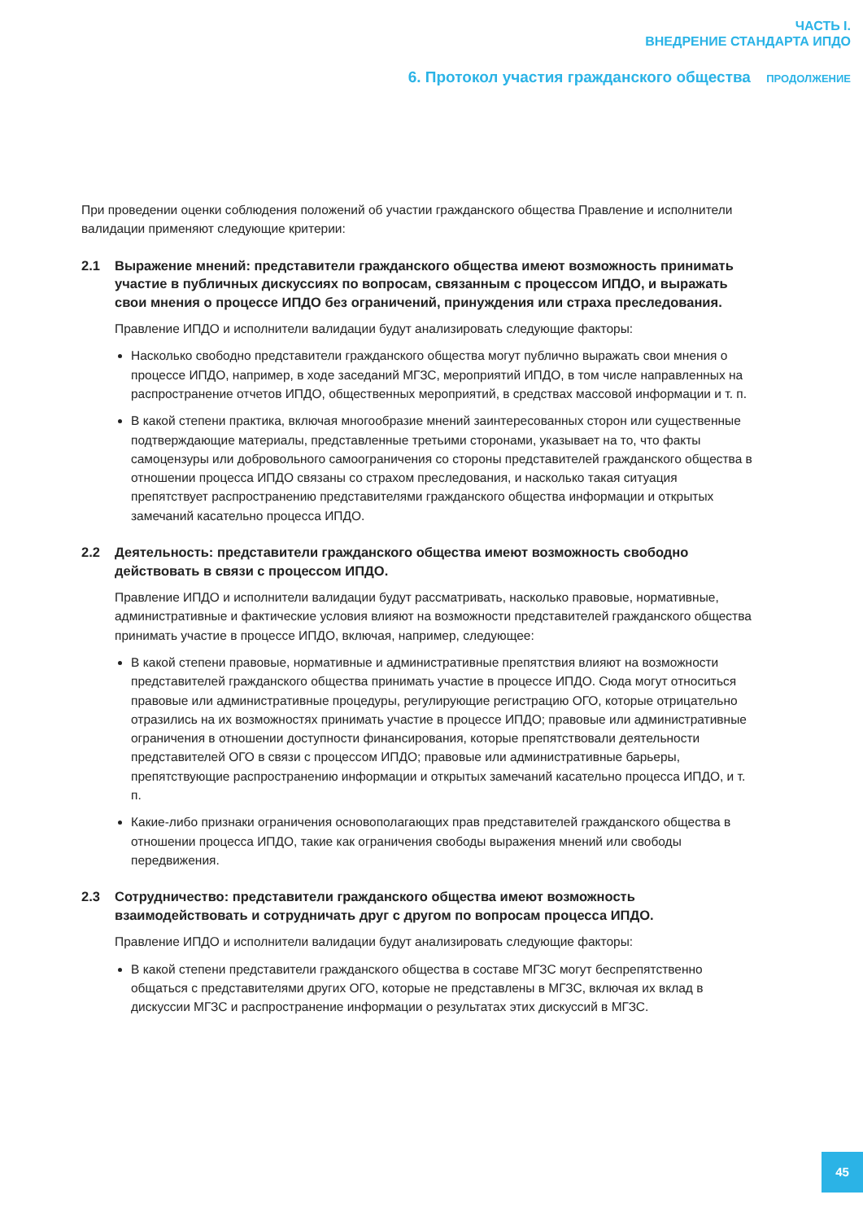ЧАСТЬ I.
ВНЕДРЕНИЕ СТАНДАРТА ИПДО
6. Протокол участия гражданского общества ПРОДОЛЖЕНИЕ
При проведении оценки соблюдения положений об участии гражданского общества Правление и исполнители валидации применяют следующие критерии:
2.1 Выражение мнений: представители гражданского общества имеют возможность принимать участие в публичных дискуссиях по вопросам, связанным с процессом ИПДО, и выражать свои мнения о процессе ИПДО без ограничений, принуждения или страха преследования.
Правление ИПДО и исполнители валидации будут анализировать следующие факторы:
Насколько свободно представители гражданского общества могут публично выражать свои мнения о процессе ИПДО, например, в ходе заседаний МГЗС, мероприятий ИПДО, в том числе направленных на распространение отчетов ИПДО, общественных мероприятий, в средствах массовой информации и т. п.
В какой степени практика, включая многообразие мнений заинтересованных сторон или существенные подтверждающие материалы, представленные третьими сторонами, указывает на то, что факты самоцензуры или добровольного самоограничения со стороны представителей гражданского общества в отношении процесса ИПДО связаны со страхом преследования, и насколько такая ситуация препятствует распространению представителями гражданского общества информации и открытых замечаний касательно процесса ИПДО.
2.2 Деятельность: представители гражданского общества имеют возможность свободно действовать в связи с процессом ИПДО.
Правление ИПДО и исполнители валидации будут рассматривать, насколько правовые, нормативные, административные и фактические условия влияют на возможности представителей гражданского общества принимать участие в процессе ИПДО, включая, например, следующее:
В какой степени правовые, нормативные и административные препятствия влияют на возможности представителей гражданского общества принимать участие в процессе ИПДО. Сюда могут относиться правовые или административные процедуры, регулирующие регистрацию ОГО, которые отрицательно отразились на их возможностях принимать участие в процессе ИПДО; правовые или административные ограничения в отношении доступности финансирования, которые препятствовали деятельности представителей ОГО в связи с процессом ИПДО; правовые или административные барьеры, препятствующие распространению информации и открытых замечаний касательно процесса ИПДО, и т. п.
Какие-либо признаки ограничения основополагающих прав представителей гражданского общества в отношении процесса ИПДО, такие как ограничения свободы выражения мнений или свободы передвижения.
2.3 Сотрудничество: представители гражданского общества имеют возможность взаимодействовать и сотрудничать друг с другом по вопросам процесса ИПДО.
Правление ИПДО и исполнители валидации будут анализировать следующие факторы:
В какой степени представители гражданского общества в составе МГЗС могут беспрепятственно общаться с представителями других ОГО, которые не представлены в МГЗС, включая их вклад в дискуссии МГЗС и распространение информации о результатах этих дискуссий в МГЗС.
45